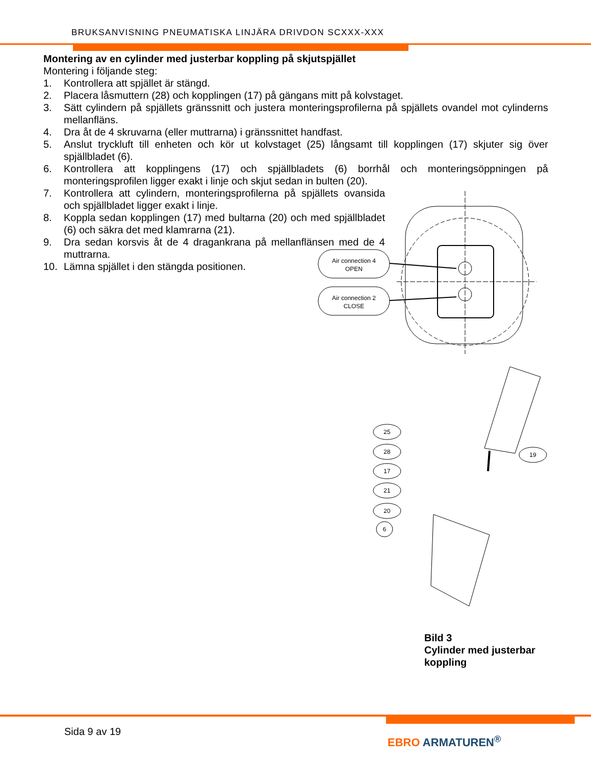BRUKSANVISNING PNEUMATISKA LINJÄRA DRIVDON SCXXX-XXX
Montering av en cylinder med justerbar koppling på skjutspjället
Montering i följande steg:
1. Kontrollera att spjället är stängd.
2. Placera låsmuttern (28) och kopplingen (17) på gängans mitt på kolvstaget.
3. Sätt cylindern på spjällets gränssnitt och justera monteringsprofilerna på spjällets ovandel mot cylinderns mellanfläns.
4. Dra åt de 4 skruvarna (eller muttrarna) i gränssnittet handfast.
5. Anslut tryckluft till enheten och kör ut kolvstaget (25) långsamt till kopplingen (17) skjuter sig över spjällbladet (6).
6. Kontrollera att kopplingens (17) och spjällbladets (6) borrhål och monteringsöppningen på monteringsprofilen ligger exakt i linje och skjut sedan in bulten (20).
7. Kontrollera att cylindern, monteringsprofilerna på spjällets ovansida och spjällbladet ligger exakt i linje.
8. Koppla sedan kopplingen (17) med bultarna (20) och med spjällbladet (6) och säkra det med klamrarna (21).
9. Dra sedan korsvis åt de 4 dragankrana på mellanflänsen med de 4 muttrarna.
10. Lämna spjället i den stängda positionen.
Air connection 4
OPEN
Air connection 2
CLOSE
25
28
17
21
20
6
19
Bild 3
Cylinder med justerbar
koppling
Sida 9 av 19
EBRO ARMATUREN<sup>®</sup>